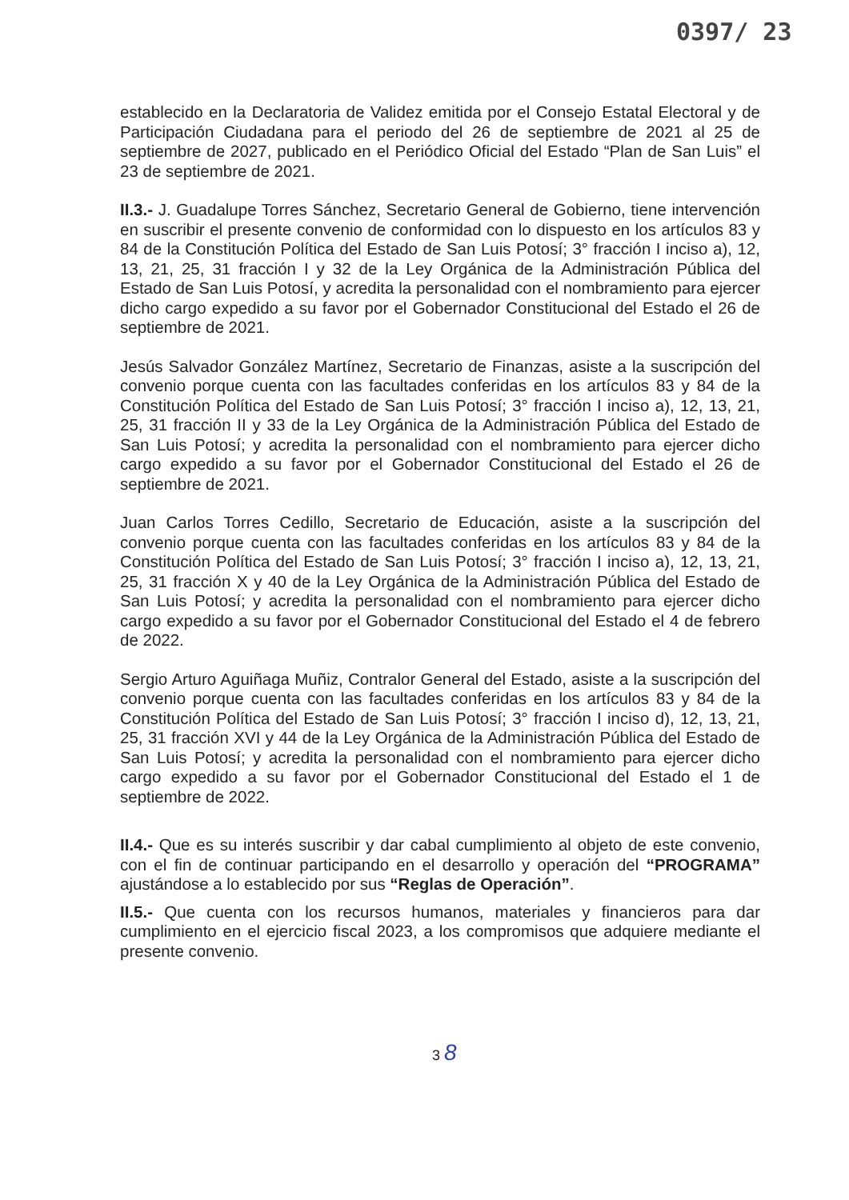0397/ 23
establecido en la Declaratoria de Validez emitida por el Consejo Estatal Electoral y de Participación Ciudadana para el periodo del 26 de septiembre de 2021 al 25 de septiembre de 2027, publicado en el Periódico Oficial del Estado “Plan de San Luis” el 23 de septiembre de 2021.
II.3.- J. Guadalupe Torres Sánchez, Secretario General de Gobierno, tiene intervención en suscribir el presente convenio de conformidad con lo dispuesto en los artículos 83 y 84 de la Constitución Política del Estado de San Luis Potosí; 3° fracción I inciso a), 12, 13, 21, 25, 31 fracción I y 32 de la Ley Orgánica de la Administración Pública del Estado de San Luis Potosí, y acredita la personalidad con el nombramiento para ejercer dicho cargo expedido a su favor por el Gobernador Constitucional del Estado el 26 de septiembre de 2021.
Jesús Salvador González Martínez, Secretario de Finanzas, asiste a la suscripción del convenio porque cuenta con las facultades conferidas en los artículos 83 y 84 de la Constitución Política del Estado de San Luis Potosí; 3° fracción I inciso a), 12, 13, 21, 25, 31 fracción II y 33 de la Ley Orgánica de la Administración Pública del Estado de San Luis Potosí; y acredita la personalidad con el nombramiento para ejercer dicho cargo expedido a su favor por el Gobernador Constitucional del Estado el 26 de septiembre de 2021.
Juan Carlos Torres Cedillo, Secretario de Educación, asiste a la suscripción del convenio porque cuenta con las facultades conferidas en los artículos 83 y 84 de la Constitución Política del Estado de San Luis Potosí; 3° fracción I inciso a), 12, 13, 21, 25, 31 fracción X y 40 de la Ley Orgánica de la Administración Pública del Estado de San Luis Potosí; y acredita la personalidad con el nombramiento para ejercer dicho cargo expedido a su favor por el Gobernador Constitucional del Estado el 4 de febrero de 2022.
Sergio Arturo Aguiñaga Muñiz, Contralor General del Estado, asiste a la suscripción del convenio porque cuenta con las facultades conferidas en los artículos 83 y 84 de la Constitución Política del Estado de San Luis Potosí; 3° fracción I inciso d), 12, 13, 21, 25, 31 fracción XVI y 44 de la Ley Orgánica de la Administración Pública del Estado de San Luis Potosí; y acredita la personalidad con el nombramiento para ejercer dicho cargo expedido a su favor por el Gobernador Constitucional del Estado el 1 de septiembre de 2022.
II.4.- Que es su interés suscribir y dar cabal cumplimiento al objeto de este convenio, con el fin de continuar participando en el desarrollo y operación del “PROGRAMA” ajustándose a lo establecido por sus “Reglas de Operación”.
II.5.- Que cuenta con los recursos humanos, materiales y financieros para dar cumplimiento en el ejercicio fiscal 2023, a los compromisos que adquiere mediante el presente convenio.
3 8